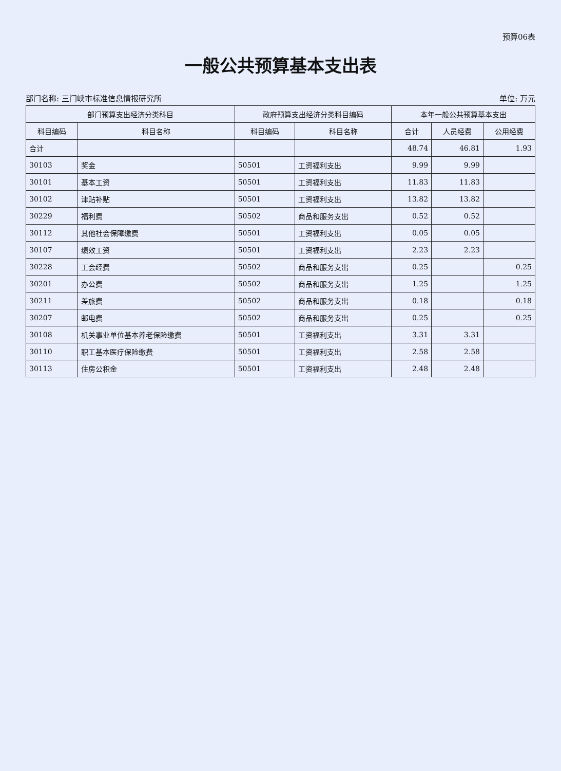预算06表
一般公共预算基本支出表
部门名称: 三门峡市标准信息情报研究所 单位: 万元
| 部门预算支出经济分类科目 | | 政府预算支出经济分类科目编码 | | 本年一般公共预算基本支出 | | |
| --- | --- | --- | --- | --- | --- | --- |
| 科目编码 | 科目名称 | 科目编码 | 科目名称 | 合计 | 人员经费 | 公用经费 |
| 合计 | | | | 48.74 | 46.81 | 1.93 |
| 30103 | 奖金 | 50501 | 工资福利支出 | 9.99 | 9.99 | |
| 30101 | 基本工资 | 50501 | 工资福利支出 | 11.83 | 11.83 | |
| 30102 | 津贴补贴 | 50501 | 工资福利支出 | 13.82 | 13.82 | |
| 30229 | 福利费 | 50502 | 商品和服务支出 | 0.52 | 0.52 | |
| 30112 | 其他社会保障缴费 | 50501 | 工资福利支出 | 0.05 | 0.05 | |
| 30107 | 绩效工资 | 50501 | 工资福利支出 | 2.23 | 2.23 | |
| 30228 | 工会经费 | 50502 | 商品和服务支出 | 0.25 | | 0.25 |
| 30201 | 办公费 | 50502 | 商品和服务支出 | 1.25 | | 1.25 |
| 30211 | 差旅费 | 50502 | 商品和服务支出 | 0.18 | | 0.18 |
| 30207 | 邮电费 | 50502 | 商品和服务支出 | 0.25 | | 0.25 |
| 30108 | 机关事业单位基本养老保险缴费 | 50501 | 工资福利支出 | 3.31 | 3.31 | |
| 30110 | 职工基本医疗保险缴费 | 50501 | 工资福利支出 | 2.58 | 2.58 | |
| 30113 | 住房公积金 | 50501 | 工资福利支出 | 2.48 | 2.48 | |